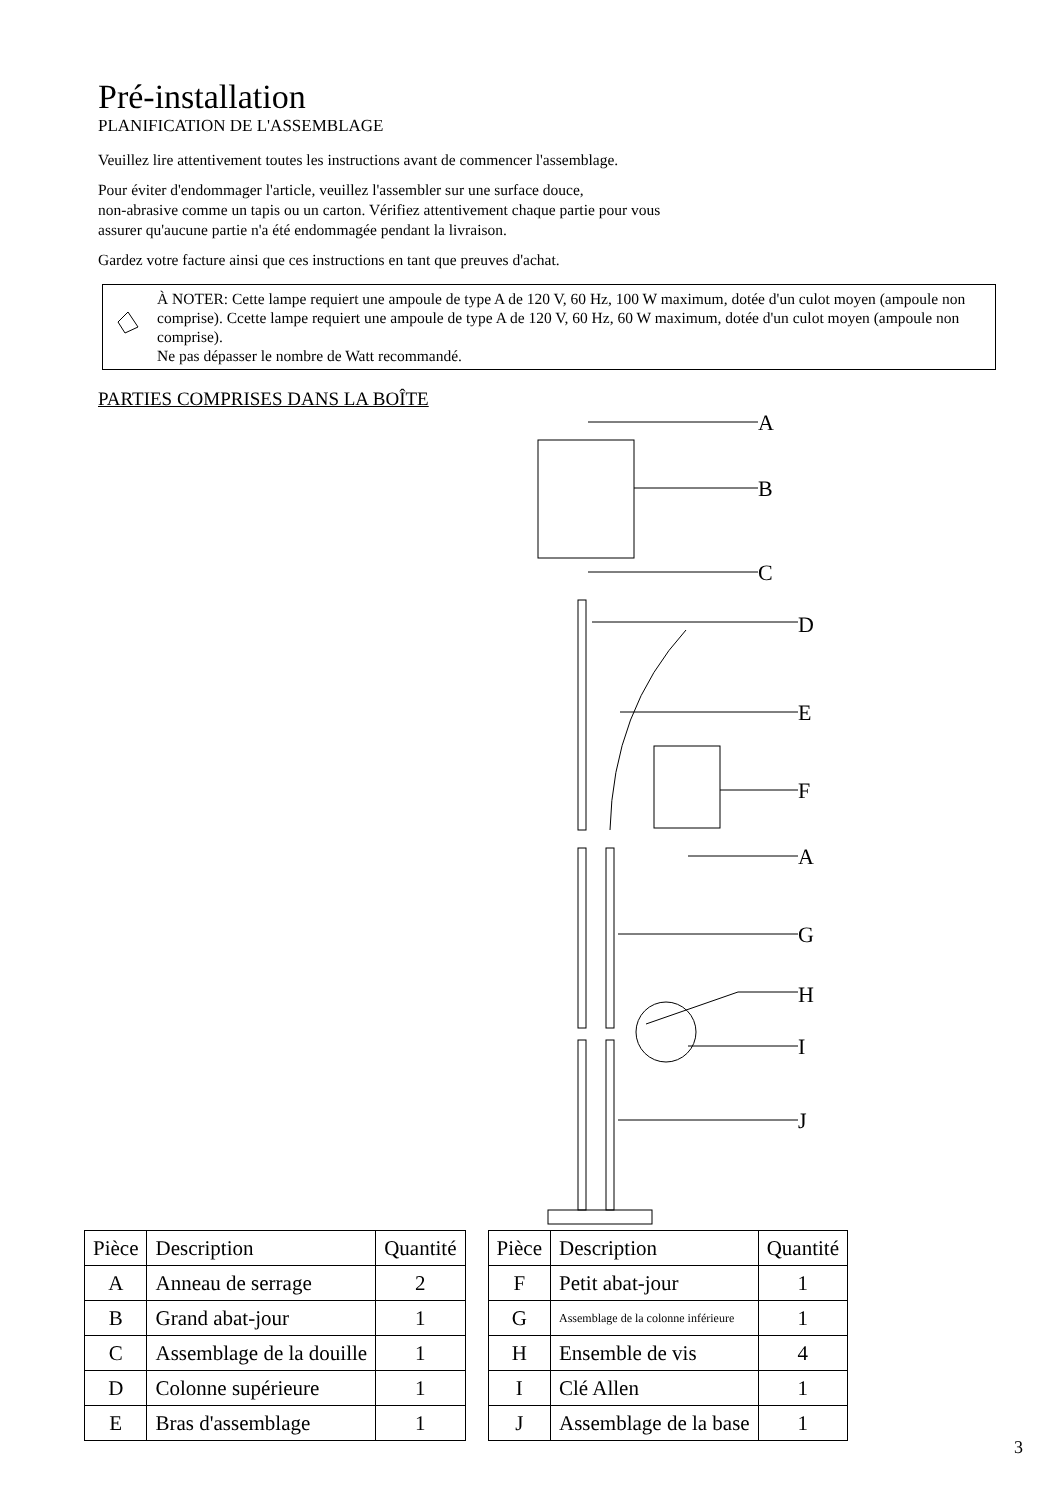Pré-installation
PLANIFICATION DE L'ASSEMBLAGE
Veuillez lire attentivement toutes les instructions avant de commencer l'assemblage.
Pour éviter d'endommager l'article, veuillez l'assembler sur une surface douce,
non-abrasive comme un tapis ou un carton. Vérifiez attentivement chaque partie pour vous
assurer qu'aucune partie n'a été endommagée pendant la livraison.
Gardez votre facture ainsi que ces instructions en tant que preuves d'achat.
À NOTER: Cette lampe requiert une ampoule de type A de 120 V, 60 Hz, 100 W maximum, dotée d'un culot moyen (ampoule non comprise). Ccette lampe requiert une ampoule de type A de 120 V, 60 Hz, 60 W maximum, dotée d'un culot moyen (ampoule non comprise).
Ne pas dépasser le nombre de Watt recommandé.
PARTIES COMPRISES DANS LA BOÎTE
A
B
C
D
E
F
A
G
H
I
J
| Pièce | Description | Quantité |
| --- | --- | --- |
| A | Anneau de serrage | 2 |
| B | Grand abat-jour | 1 |
| C | Assemblage de la douille | 1 |
| D | Colonne supérieure | 1 |
| E | Bras d'assemblage | 1 |
| Pièce | Description | Quantité |
| --- | --- | --- |
| F | Petit abat-jour | 1 |
| G | Assemblage de la colonne inférieure | 1 |
| H | Ensemble de vis | 4 |
| I | Clé Allen | 1 |
| J | Assemblage de la base | 1 |
3